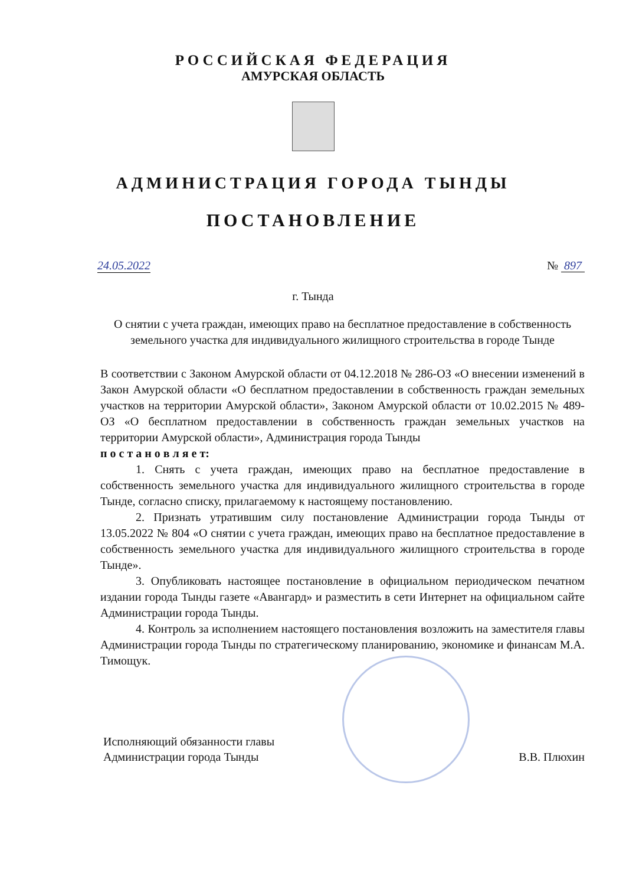РОССИЙСКАЯ ФЕДЕРАЦИЯ
АМУРСКАЯ ОБЛАСТЬ
АДМИНИСТРАЦИЯ ГОРОДА ТЫНДЫ
ПОСТАНОВЛЕНИЕ
24.05.2022 № 897
г. Тында
О снятии с учета граждан, имеющих право на бесплатное предоставление в собственность земельного участка для индивидуального жилищного строительства в городе Тынде
В соответствии с Законом Амурской области от 04.12.2018 № 286-ОЗ «О внесении изменений в Закон Амурской области «О бесплатном предоставлении в собственность граждан земельных участков на территории Амурской области», Законом Амурской области от 10.02.2015 № 489-ОЗ «О бесплатном предоставлении в собственность граждан земельных участков на территории Амурской области», Администрация города Тынды
п о с т а н о в л я е т:
1. Снять с учета граждан, имеющих право на бесплатное предоставление в собственность земельного участка для индивидуального жилищного строительства в городе Тынде, согласно списку, прилагаемому к настоящему постановлению.
2. Признать утратившим силу постановление Администрации города Тынды от 13.05.2022 № 804 «О снятии с учета граждан, имеющих право на бесплатное предоставление в собственность земельного участка для индивидуального жилищного строительства в городе Тынде».
3. Опубликовать настоящее постановление в официальном периодическом печатном издании города Тынды газете «Авангард» и разместить в сети Интернет на официальном сайте Администрации города Тынды.
4. Контроль за исполнением настоящего постановления возложить на заместителя главы Администрации города Тынды по стратегическому планированию, экономике и финансам М.А. Тимощук.
Исполняющий обязанности главы
Администрации города Тынды В.В. Плюхин